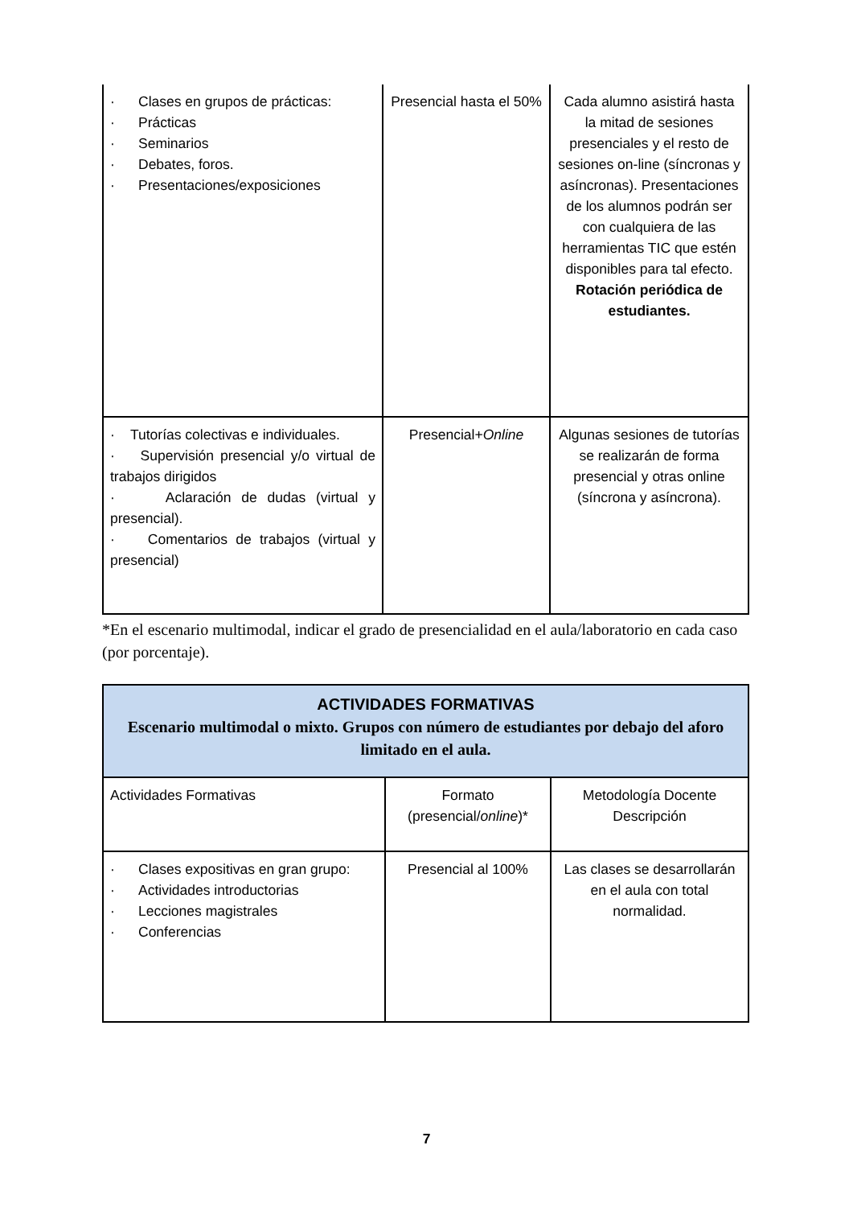| · Clases en grupos de prácticas: · Prácticas · Seminarios · Debates, foros. · Presentaciones/exposiciones | Presencial hasta el 50% | Cada alumno asistirá hasta la mitad de sesiones presenciales y el resto de sesiones on-line (síncronas y asíncronas). Presentaciones de los alumnos podrán ser con cualquiera de las herramientas TIC que estén disponibles para tal efecto. Rotación periódica de estudiantes. |
| · Tutorías colectivas e individuales. · Supervisión presencial y/o virtual de trabajos dirigidos · Aclaración de dudas (virtual y presencial). · Comentarios de trabajos (virtual y presencial) | Presencial+ Online | Algunas sesiones de tutorías se realizarán de forma presencial y otras online (síncrona y asíncrona). |
*En el escenario multimodal, indicar el grado de presencialidad en el aula/laboratorio en cada caso (por porcentaje).
| ACTIVIDADES FORMATIVAS Escenario multimodal o mixto. Grupos con número de estudiantes por debajo del aforo limitado en el aula. | | |
| Actividades Formativas | Formato (presencial/ online )* | Metodología Docente Descripción |
| · Clases expositivas en gran grupo: · Actividades introductorias · Lecciones magistrales · Conferencias | Presencial al 100% | Las clases se desarrollarán en el aula con total normalidad. |
7